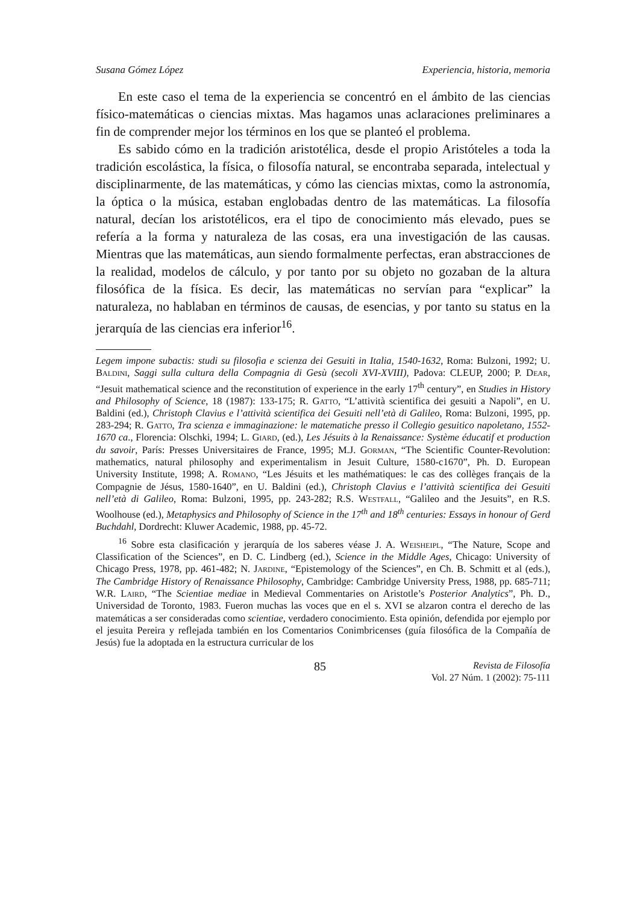Susana Gómez López Experiencia, historia, memoria
En este caso el tema de la experiencia se concentró en el ámbito de las ciencias físico-matemáticas o ciencias mixtas. Mas hagamos unas aclaraciones preliminares a fin de comprender mejor los términos en los que se planteó el problema.
Es sabido cómo en la tradición aristotélica, desde el propio Aristóteles a toda la tradición escolástica, la física, o filosofía natural, se encontraba separada, intelectual y disciplinarmente, de las matemáticas, y cómo las ciencias mixtas, como la astronomía, la óptica o la música, estaban englobadas dentro de las matemáticas. La filosofía natural, decían los aristotélicos, era el tipo de conocimiento más elevado, pues se refería a la forma y naturaleza de las cosas, era una investigación de las causas. Mientras que las matemáticas, aun siendo formalmente perfectas, eran abstracciones de la realidad, modelos de cálculo, y por tanto por su objeto no gozaban de la altura filosófica de la física. Es decir, las matemáticas no servían para “explicar” la naturaleza, no hablaban en términos de causas, de esencias, y por tanto su status en la jerarquía de las ciencias era inferior<sup>16</sup>.
Legem impone subactis: studi su filosofia e scienza dei Gesuiti in Italia, 1540-1632, Roma: Bulzoni, 1992; U. Baldini, Saggi sulla cultura della Compagnia di Gesù (secoli XVI-XVIII), Padova: CLEUP, 2000; P. Dear, “Jesuit mathematical science and the reconstitution of experience in the early 17<sup>th</sup> century”, en Studies in History and Philosophy of Science, 18 (1987): 133-175; R. Gatto, “L’attività scientifica dei gesuiti a Napoli”, en U. Baldini (ed.), Christoph Clavius e l’attività scientifica dei Gesuiti nell’età di Galileo, Roma: Bulzoni, 1995, pp. 283-294; R. Gatto, Tra scienza e immaginazione: le matematiche presso il Collegio gesuitico napoletano, 1552-1670 ca., Florencia: Olschki, 1994; L. Giard, (ed.), Les Jésuits à la Renaissance: Système éducatif et production du savoir, París: Presses Universitaires de France, 1995; M.J. Gorman, “The Scientific Counter-Revolution: mathematics, natural philosophy and experimentalism in Jesuit Culture, 1580-c1670”, Ph. D. European University Institute, 1998; A. Romano, “Les Jésuits et les mathématiques: le cas des collèges français de la Compagnie de Jésus, 1580-1640”, en U. Baldini (ed.), Christoph Clavius e l’attività scientifica dei Gesuiti nell’età di Galileo, Roma: Bulzoni, 1995, pp. 243-282; R.S. Westfall, “Galileo and the Jesuits”, en R.S. Woolhouse (ed.), Metaphysics and Philosophy of Science in the 17<sup>th</sup> and 18<sup>th</sup> centuries: Essays in honour of Gerd Buchdahl, Dordrecht: Kluwer Academic, 1988, pp. 45-72.
<sup>16</sup> Sobre esta clasificación y jerarquía de los saberes véase J. A. Weisheipl, “The Nature, Scope and Classification of the Sciences”, en D. C. Lindberg (ed.), Science in the Middle Ages, Chicago: University of Chicago Press, 1978, pp. 461-482; N. Jardine, “Epistemology of the Sciences”, en Ch. B. Schmitt et al (eds.), The Cambridge History of Renaissance Philosophy, Cambridge: Cambridge University Press, 1988, pp. 685-711; W.R. Laird, “The Scientiae mediae in Medieval Commentaries on Aristotle’s Posterior Analytics”, Ph. D., Universidad de Toronto, 1983. Fueron muchas las voces que en el s. XVI se alzaron contra el derecho de las matemáticas a ser consideradas como scientiae, verdadero conocimiento. Esta opinión, defendida por ejemplo por el jesuita Pereira y reflejada también en los Comentarios Conimbricenses (guía filosófica de la Compañía de Jesús) fue la adoptada en la estructura curricular de los
85
Revista de Filosofía
Vol. 27 Núm. 1 (2002): 75-111